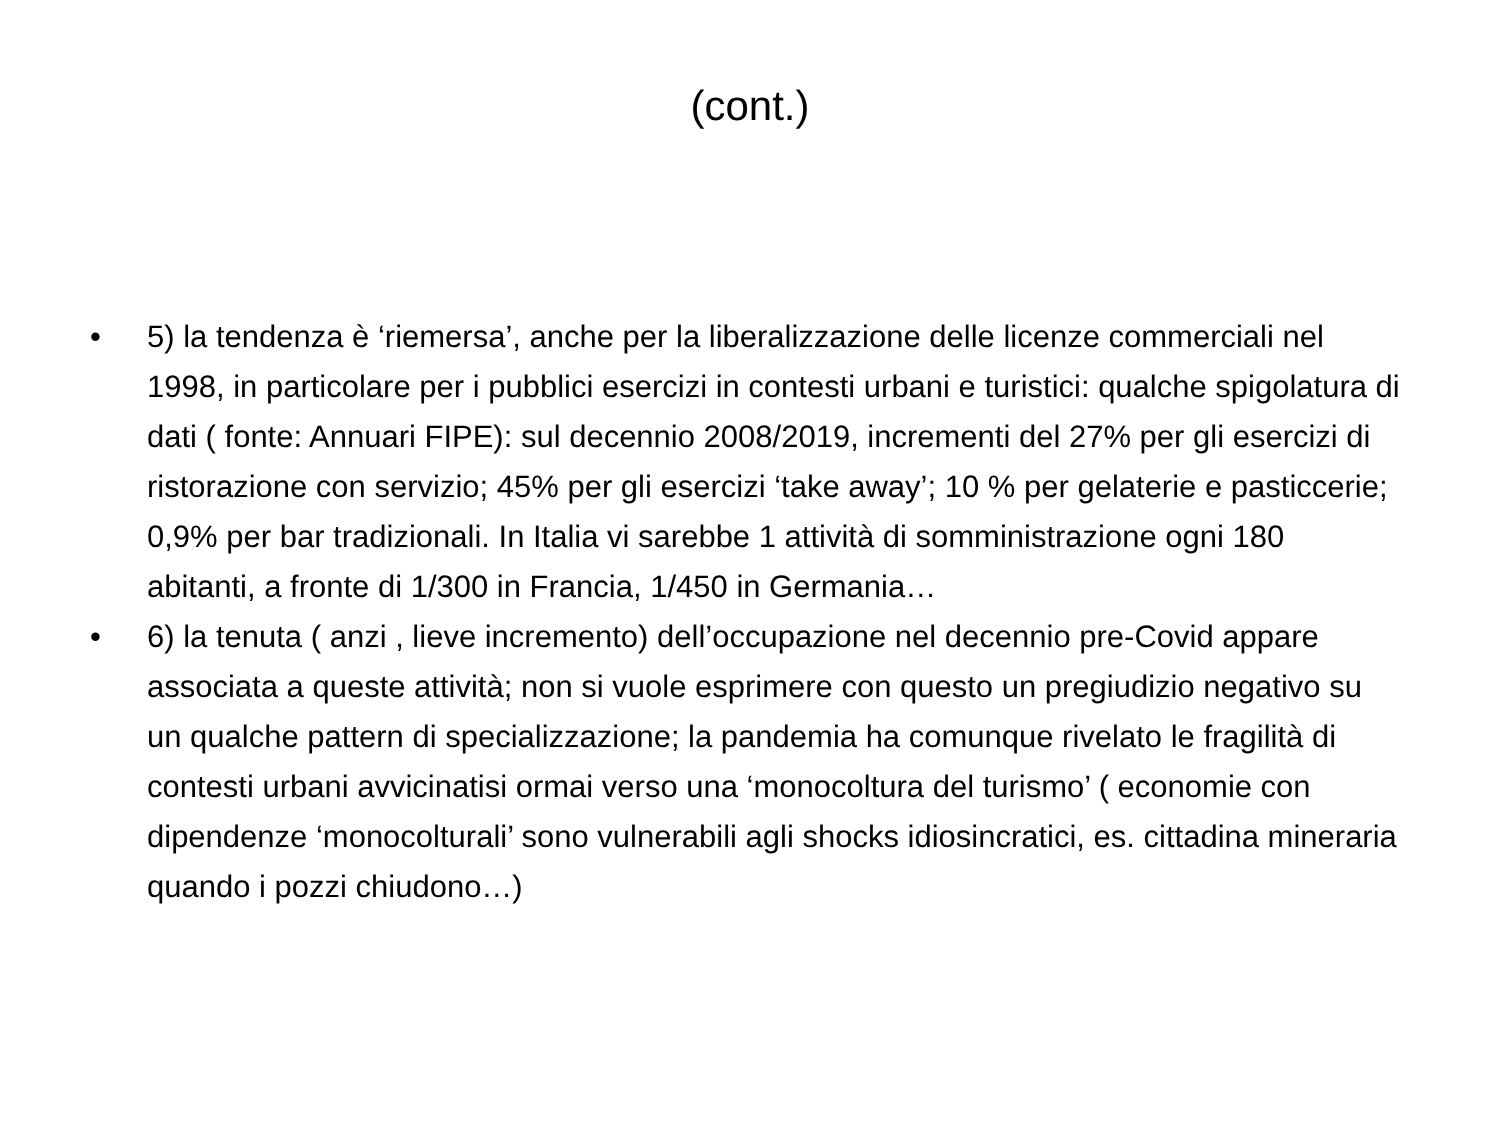(cont.)
• 5) la tendenza è ‘riemersa’, anche per la liberalizzazione delle licenze commerciali nel 1998, in particolare per i pubblici esercizi in contesti urbani e turistici: qualche spigolatura di dati ( fonte: Annuari FIPE): sul decennio 2008/2019, incrementi del 27% per gli esercizi di ristorazione con servizio; 45% per gli esercizi ‘take away’; 10 % per gelaterie e pasticcerie; 0,9% per bar tradizionali. In Italia vi sarebbe 1 attività di somministrazione ogni 180 abitanti, a fronte di 1/300 in Francia, 1/450 in Germania…
• 6) la tenuta ( anzi , lieve incremento) dell’occupazione nel decennio pre-Covid appare associata a queste attività; non si vuole esprimere con questo un pregiudizio negativo su un qualche pattern di specializzazione; la pandemia ha comunque rivelato le fragilità di contesti urbani avvicinatisi ormai verso una ‘monocoltura del turismo’ ( economie con dipendenze ‘monocolturali’ sono vulnerabili agli shocks idiosincratici, es. cittadina mineraria quando i pozzi chiudono…)